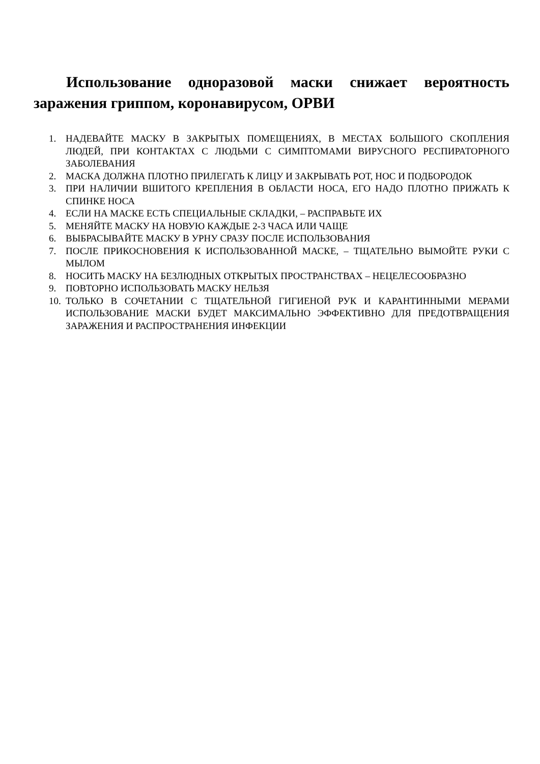Использование одноразовой маски снижает вероятность заражения гриппом, коронавирусом, ОРВИ
1. НАДЕВАЙТЕ МАСКУ В ЗАКРЫТЫХ ПОМЕЩЕНИЯХ, В МЕСТАХ БОЛЬШОГО СКОПЛЕНИЯ ЛЮДЕЙ, ПРИ КОНТАКТАХ С ЛЮДЬМИ С СИМПТОМАМИ ВИРУСНОГО РЕСПИРАТОРНОГО ЗАБОЛЕВАНИЯ
2. МАСКА ДОЛЖНА ПЛОТНО ПРИЛЕГАТЬ К ЛИЦУ И ЗАКРЫВАТЬ РОТ, НОС И ПОДБОРОДОК
3. ПРИ НАЛИЧИИ ВШИТОГО КРЕПЛЕНИЯ В ОБЛАСТИ НОСА, ЕГО НАДО ПЛОТНО ПРИЖАТЬ К СПИНКЕ НОСА
4. ЕСЛИ НА МАСКЕ ЕСТЬ СПЕЦИАЛЬНЫЕ СКЛАДКИ, – РАСПРАВЬТЕ ИХ
5. МЕНЯЙТЕ МАСКУ НА НОВУЮ КАЖДЫЕ 2-3 ЧАСА ИЛИ ЧАЩЕ
6. ВЫБРАСЫВАЙТЕ МАСКУ В УРНУ СРАЗУ ПОСЛЕ ИСПОЛЬЗОВАНИЯ
7. ПОСЛЕ ПРИКОСНОВЕНИЯ К ИСПОЛЬЗОВАННОЙ МАСКЕ, – ТЩАТЕЛЬНО ВЫМОЙТЕ РУКИ С МЫЛОМ
8. НОСИТЬ МАСКУ НА БЕЗЛЮДНЫХ ОТКРЫТЫХ ПРОСТРАНСТВАХ – НЕЦЕЛЕСООБРАЗНО
9. ПОВТОРНО ИСПОЛЬЗОВАТЬ МАСКУ НЕЛЬЗЯ
10. ТОЛЬКО В СОЧЕТАНИИ С ТЩАТЕЛЬНОЙ ГИГИЕНОЙ РУК И КАРАНТИННЫМИ МЕРАМИ ИСПОЛЬЗОВАНИЕ МАСКИ БУДЕТ МАКСИМАЛЬНО ЭФФЕКТИВНО ДЛЯ ПРЕДОТВРАЩЕНИЯ ЗАРАЖЕНИЯ И РАСПРОСТРАНЕНИЯ ИНФЕКЦИИ